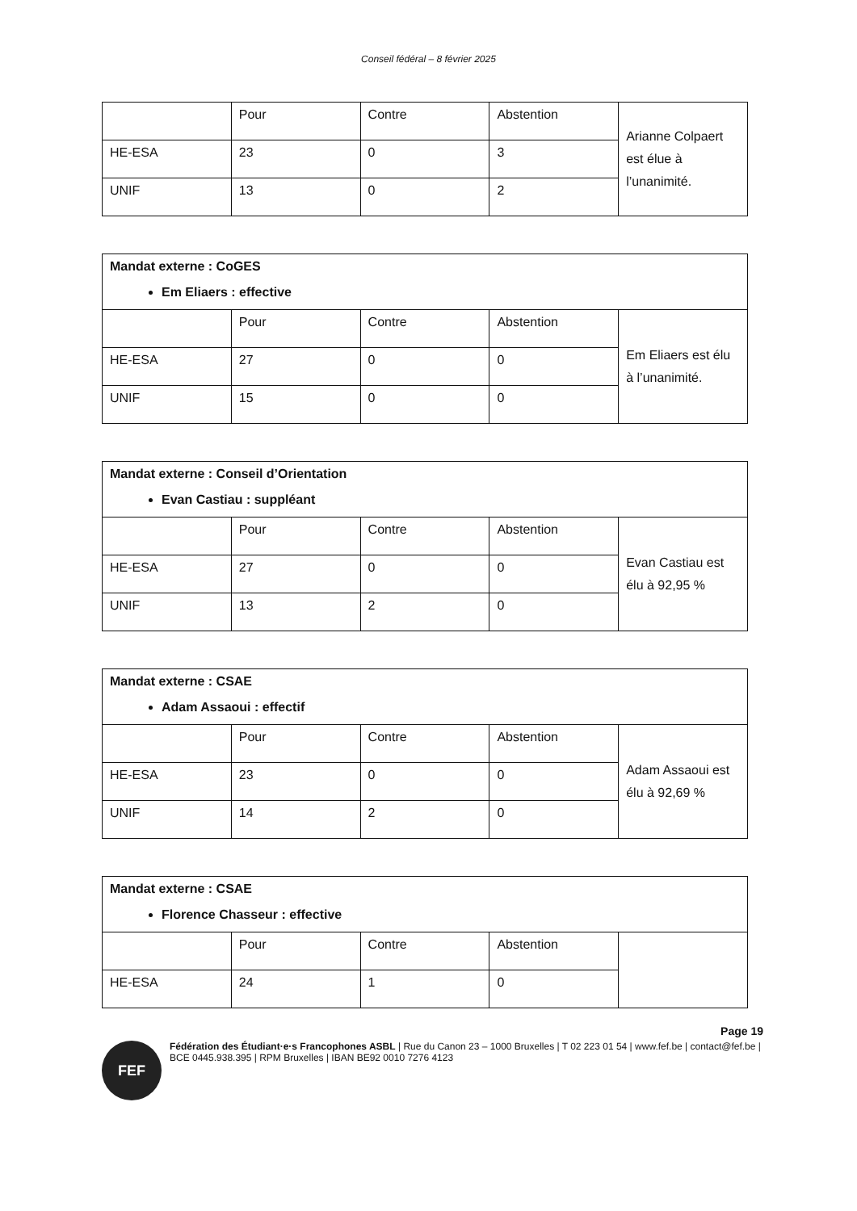Conseil fédéral – 8 février 2025
| | Pour | Contre | Abstention | Arianne Colpaert est élue à l’unanimité. |
| HE-ESA | 23 | 0 | 3 | |
| UNIF | 13 | 0 | 2 | |
| Mandat externe : CoGES Em Eliaers : effective | | | | |
| | Pour | Contre | Abstention | Em Eliaers est élu à l’unanimité. |
| HE-ESA | 27 | 0 | 0 | |
| UNIF | 15 | 0 | 0 | |
| Mandat externe : Conseil d’Orientation Evan Castiau : suppléant | | | | |
| | Pour | Contre | Abstention | Evan Castiau est élu à 92,95 % |
| HE-ESA | 27 | 0 | 0 | |
| UNIF | 13 | 2 | 0 | |
| Mandat externe : CSAE Adam Assaoui : effectif | | | | |
| | Pour | Contre | Abstention | Adam Assaoui est élu à 92,69 % |
| HE-ESA | 23 | 0 | 0 | |
| UNIF | 14 | 2 | 0 | |
| Mandat externe : CSAE Florence Chasseur : effective | | | | |
| | Pour | Contre | Abstention | |
| HE-ESA | 24 | 1 | 0 | |
Page 19
FEF
Fédération des Étudiant·e·s Francophones ASBL | Rue du Canon 23 – 1000 Bruxelles | T 02 223 01 54 | www.fef.be | contact@fef.be | BCE 0445.938.395 | RPM Bruxelles | IBAN BE92 0010 7276 4123